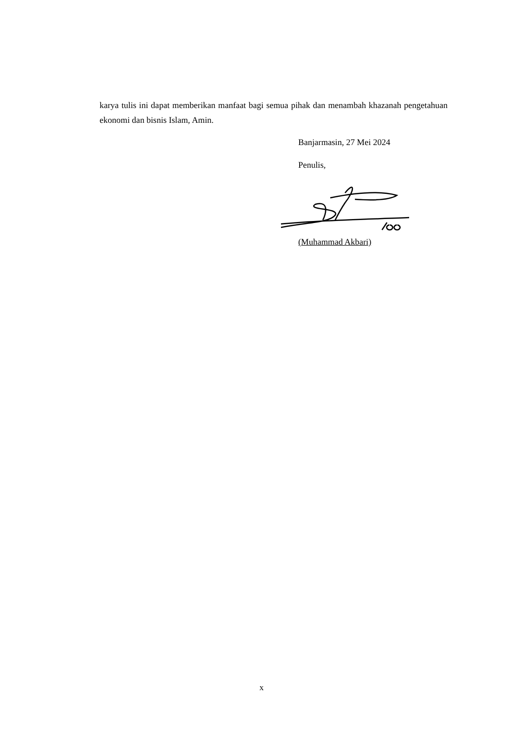karya tulis ini dapat memberikan manfaat bagi semua pihak dan menambah khazanah pengetahuan ekonomi dan bisnis Islam, Amin.
Banjarmasin, 27 Mei 2024
Penulis,
(Muhammad Akbari)
x